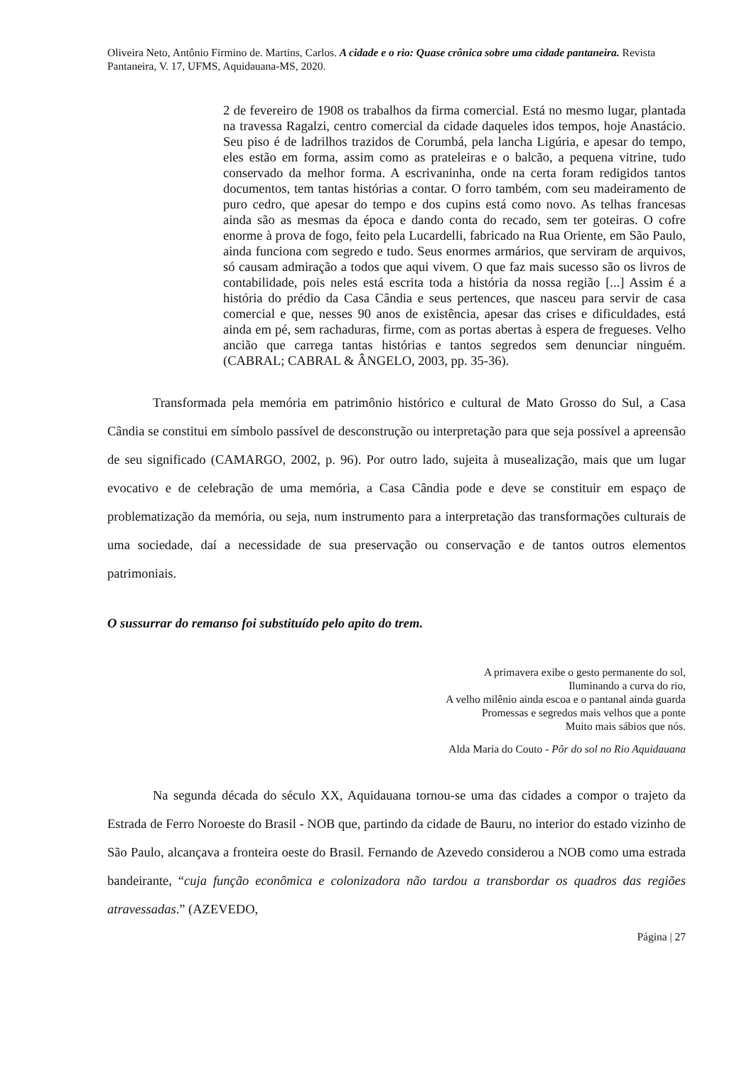Oliveira Neto, Antônio Firmino de. Martins, Carlos. A cidade e o rio: Quase crônica sobre uma cidade pantaneira. Revista Pantaneira, V. 17, UFMS, Aquidauana-MS, 2020.
2 de fevereiro de 1908 os trabalhos da firma comercial. Está no mesmo lugar, plantada na travessa Ragalzi, centro comercial da cidade daqueles idos tempos, hoje Anastácio. Seu piso é de ladrilhos trazidos de Corumbá, pela lancha Ligúria, e apesar do tempo, eles estão em forma, assim como as prateleiras e o balcão, a pequena vitrine, tudo conservado da melhor forma. A escrivaninha, onde na certa foram redigidos tantos documentos, tem tantas histórias a contar. O forro também, com seu madeiramento de puro cedro, que apesar do tempo e dos cupins está como novo. As telhas francesas ainda são as mesmas da época e dando conta do recado, sem ter goteiras. O cofre enorme à prova de fogo, feito pela Lucardelli, fabricado na Rua Oriente, em São Paulo, ainda funciona com segredo e tudo. Seus enormes armários, que serviram de arquivos, só causam admiração a todos que aqui vivem. O que faz mais sucesso são os livros de contabilidade, pois neles está escrita toda a história da nossa região [...] Assim é a história do prédio da Casa Cândia e seus pertences, que nasceu para servir de casa comercial e que, nesses 90 anos de existência, apesar das crises e dificuldades, está ainda em pé, sem rachaduras, firme, com as portas abertas à espera de fregueses. Velho ancião que carrega tantas histórias e tantos segredos sem denunciar ninguém. (CABRAL; CABRAL & ÂNGELO, 2003, pp. 35-36).
Transformada pela memória em patrimônio histórico e cultural de Mato Grosso do Sul, a Casa Cândia se constitui em símbolo passível de desconstrução ou interpretação para que seja possível a apreensão de seu significado (CAMARGO, 2002, p. 96). Por outro lado, sujeita à musealização, mais que um lugar evocativo e de celebração de uma memória, a Casa Cândia pode e deve se constituir em espaço de problematização da memória, ou seja, num instrumento para a interpretação das transformações culturais de uma sociedade, daí a necessidade de sua preservação ou conservação e de tantos outros elementos patrimoniais.
O sussurrar do remanso foi substituído pelo apito do trem.
A primavera exibe o gesto permanente do sol,
Iluminando a curva do rio,
A velho milênio ainda escoa e o pantanal ainda guarda
Promessas e segredos mais velhos que a ponte
Muito mais sábios que nós.
Alda Maria do Couto - Pôr do sol no Rio Aquidauana
Na segunda década do século XX, Aquidauana tornou-se uma das cidades a compor o trajeto da Estrada de Ferro Noroeste do Brasil - NOB que, partindo da cidade de Bauru, no interior do estado vizinho de São Paulo, alcançava a fronteira oeste do Brasil. Fernando de Azevedo considerou a NOB como uma estrada bandeirante, “cuja função econômica e colonizadora não tardou a transbordar os quadros das regiões atravessadas.” (AZEVEDO,
Página | 27